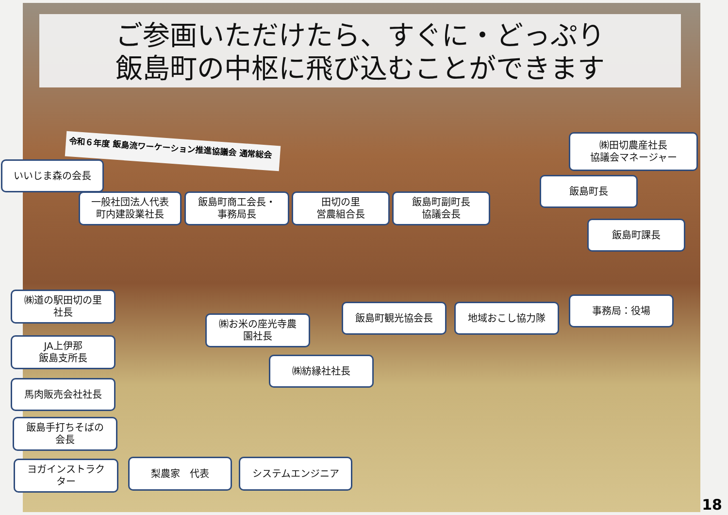ご参画いただけたら、すぐに・どっぷり
飯島町の中枢に飛び込むことができます
令和６年度 飯島流ワーケーション推進協議会 通常総会
㈱田切農産社長
協議会マネージャー
いいじま森の会長
飯島町長
一般社団法人代表
町内建設業社長
飯島町商工会長・
事務局長
田切の里
営農組合長
飯島町副町長
協議会長
飯島町課長
㈱道の駅田切の里
社長
飯島町観光協会長 地域おこし協力隊
事務局：役場
㈱お米の座光寺農
園社長
JA上伊那
飯島支所長
㈱紡縁社社長
馬肉販売会社社長
飯島手打ちそばの
会長
ヨガインストラク
ター
梨農家　代表 システムエンジニア
18